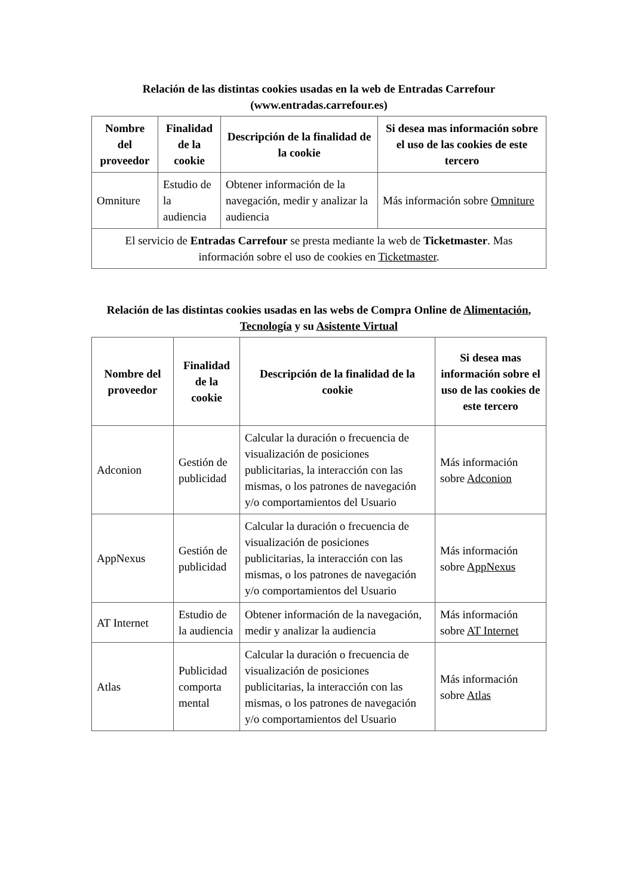Relación de las distintas cookies usadas en la web de Entradas Carrefour (www.entradas.carrefour.es)
| Nombre del proveedor | Finalidad de la cookie | Descripción de la finalidad de la cookie | Si desea mas información sobre el uso de las cookies de este tercero |
| --- | --- | --- | --- |
| Omniture | Estudio de la audiencia | Obtener información de la navegación, medir y analizar la audiencia | Más información sobre Omniture |
| El servicio de Entradas Carrefour se presta mediante la web de Ticketmaster . Mas información sobre el uso de cookies en Ticketmaster . | | | |
Relación de las distintas cookies usadas en las webs de Compra Online de Alimentación, Tecnología y su Asistente Virtual
| Nombre del proveedor | Finalidad de la cookie | Descripción de la finalidad de la cookie | Si desea mas información sobre el uso de las cookies de este tercero |
| --- | --- | --- | --- |
| Adconion | Gestión de publicidad | Calcular la duración o frecuencia de visualización de posiciones publicitarias, la interacción con las mismas, o los patrones de navegación y/o comportamientos del Usuario | Más información sobre Adconion |
| AppNexus | Gestión de publicidad | Calcular la duración o frecuencia de visualización de posiciones publicitarias, la interacción con las mismas, o los patrones de navegación y/o comportamientos del Usuario | Más información sobre AppNexus |
| AT Internet | Estudio de la audiencia | Obtener información de la navegación, medir y analizar la audiencia | Más información sobre AT Internet |
| Atlas | Publicidad comporta mental | Calcular la duración o frecuencia de visualización de posiciones publicitarias, la interacción con las mismas, o los patrones de navegación y/o comportamientos del Usuario | Más información sobre Atlas |